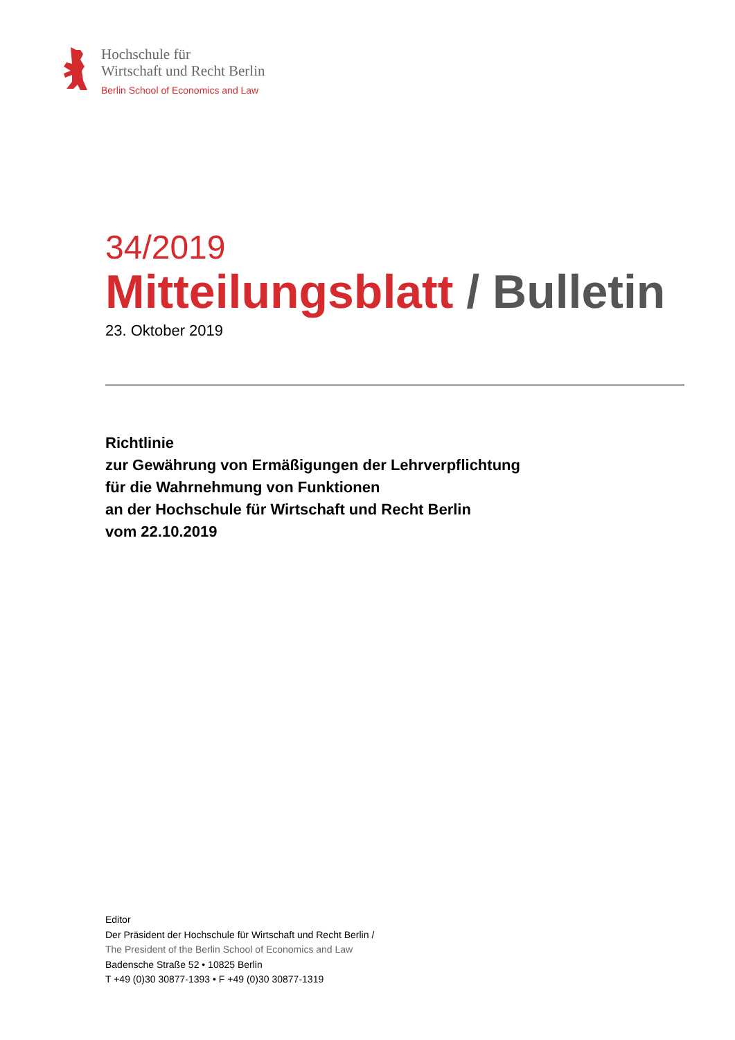Hochschule für
Wirtschaft und Recht Berlin
Berlin School of Economics and Law
34/2019
Mitteilungsblatt / Bulletin
23. Oktober 2019
Richtlinie
zur Gewährung von Ermäßigungen der Lehrverpflichtung
für die Wahrnehmung von Funktionen
an der Hochschule für Wirtschaft und Recht Berlin
vom 22.10.2019
Editor
Der Präsident der Hochschule für Wirtschaft und Recht Berlin /
The President of the Berlin School of Economics and Law
Badensche Straße 52 • 10825 Berlin
T +49 (0)30 30877-1393 • F +49 (0)30 30877-1319